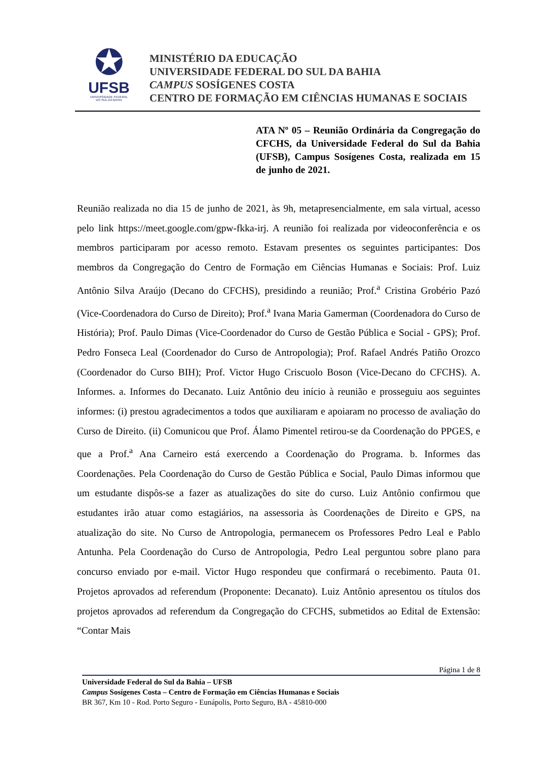✪
UFSB
UNIVERSIDADE FEDERAL
DO SUL DA BAHIA
MINISTÉRIO DA EDUCAÇÃO
UNIVERSIDADE FEDERAL DO SUL DA BAHIA
CAMPUS SOSÍGENES COSTA
CENTRO DE FORMAÇÃO EM CIÊNCIAS HUMANAS E SOCIAIS
ATA Nº 05 – Reunião Ordinária da Congregação do CFCHS, da Universidade Federal do Sul da Bahia (UFSB), Campus Sosígenes Costa, realizada em 15 de junho de 2021.
Reunião realizada no dia 15 de junho de 2021, às 9h, metapresencialmente, em sala virtual, acesso pelo link https://meet.google.com/gpw-fkka-irj. A reunião foi realizada por videoconferência e os membros participaram por acesso remoto. Estavam presentes os seguintes participantes: Dos membros da Congregação do Centro de Formação em Ciências Humanas e Sociais: Prof. Luiz Antônio Silva Araújo (Decano do CFCHS), presidindo a reunião; Prof.<sup>a</sup> Cristina Grobério Pazó (Vice-Coordenadora do Curso de Direito); Prof.<sup>a</sup> Ivana Maria Gamerman (Coordenadora do Curso de História); Prof. Paulo Dimas (Vice-Coordenador do Curso de Gestão Pública e Social - GPS); Prof. Pedro Fonseca Leal (Coordenador do Curso de Antropologia); Prof. Rafael Andrés Patiño Orozco (Coordenador do Curso BIH); Prof. Victor Hugo Criscuolo Boson (Vice-Decano do CFCHS). A. Informes. a. Informes do Decanato. Luiz Antônio deu início à reunião e prosseguiu aos seguintes informes: (i) prestou agradecimentos a todos que auxiliaram e apoiaram no processo de avaliação do Curso de Direito. (ii) Comunicou que Prof. Álamo Pimentel retirou-se da Coordenação do PPGES, e que a Prof.<sup>a</sup> Ana Carneiro está exercendo a Coordenação do Programa. b. Informes das Coordenações. Pela Coordenação do Curso de Gestão Pública e Social, Paulo Dimas informou que um estudante dispôs-se a fazer as atualizações do site do curso. Luiz Antônio confirmou que estudantes irão atuar como estagiários, na assessoria às Coordenações de Direito e GPS, na atualização do site. No Curso de Antropologia, permanecem os Professores Pedro Leal e Pablo Antunha. Pela Coordenação do Curso de Antropologia, Pedro Leal perguntou sobre plano para concurso enviado por e-mail. Victor Hugo respondeu que confirmará o recebimento. Pauta 01. Projetos aprovados ad referendum (Proponente: Decanato). Luiz Antônio apresentou os títulos dos projetos aprovados ad referendum da Congregação do CFCHS, submetidos ao Edital de Extensão: “Contar Mais
Página 1 de 8
Universidade Federal do Sul da Bahia – UFSB
Campus Sosígenes Costa – Centro de Formação em Ciências Humanas e Sociais
BR 367, Km 10 - Rod. Porto Seguro - Eunápolis, Porto Seguro, BA - 45810-000